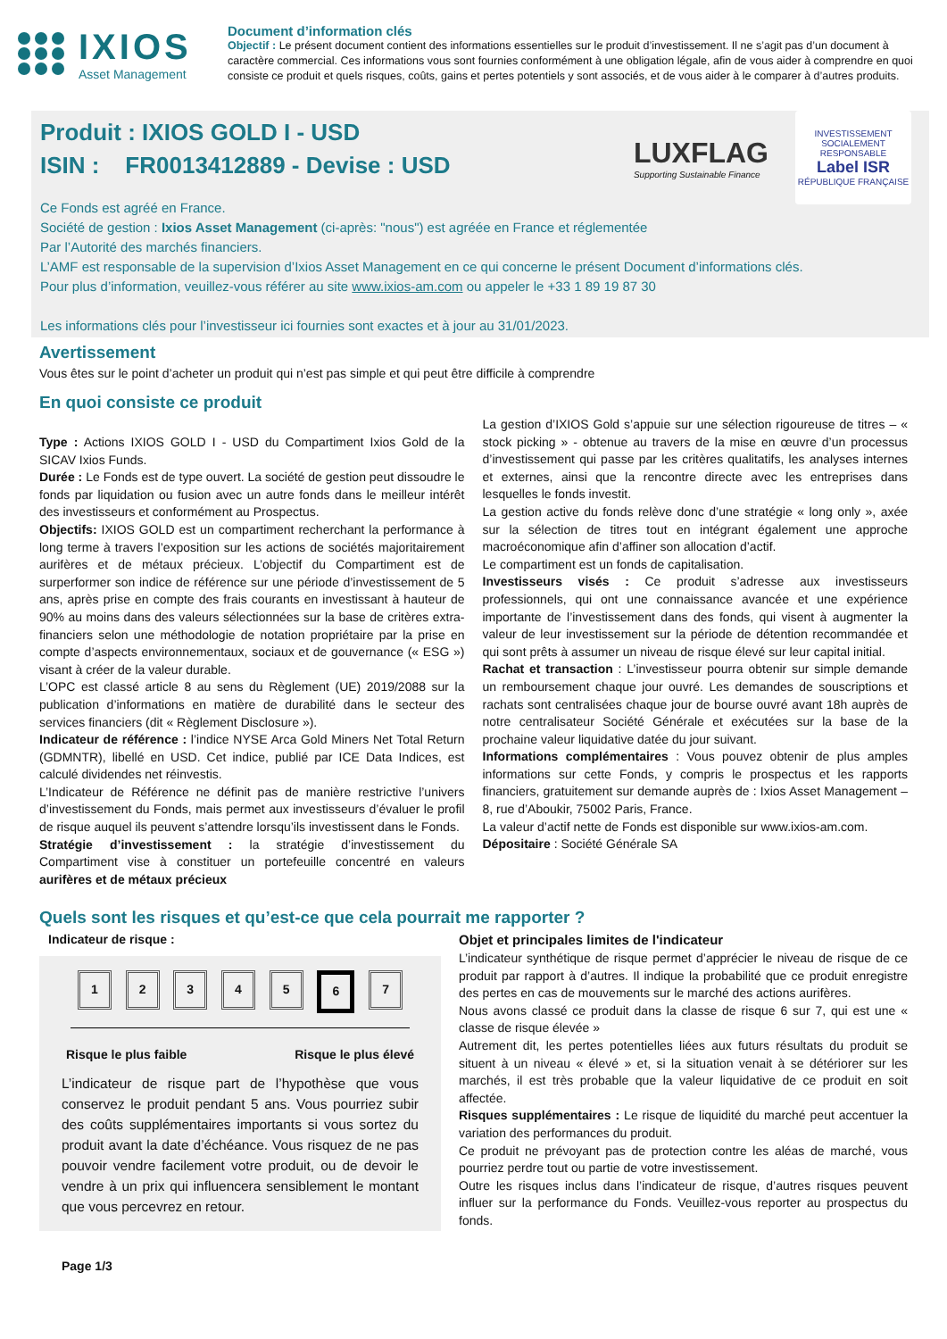IXIOS
Asset Management
Document d’information clés
Objectif : Le présent document contient des informations essentielles sur le produit d’investissement. Il ne s’agit pas d’un document à caractère commercial. Ces informations vous sont fournies conformément à une obligation légale, afin de vous aider à comprendre en quoi consiste ce produit et quels risques, coûts, gains et pertes potentiels y sont associés, et de vous aider à le comparer à d’autres produits.
LUXFLAG
Supporting Sustainable Finance
INVESTISSEMENT SOCIALEMENT RESPONSABLE
Label ISR
RÉPUBLIQUE FRANÇAISE
Produit : IXIOS GOLD I - USD
ISIN : FR0013412889 - Devise : USD
Ce Fonds est agréé en France.
Société de gestion : Ixios Asset Management (ci-après: "nous") est agréée en France et réglementée
Par l’Autorité des marchés financiers.
L’AMF est responsable de la supervision d’Ixios Asset Management en ce qui concerne le présent Document d’informations clés.
Pour plus d’information, veuillez-vous référer au site www.ixios-am.com ou appeler le +33 1 89 19 87 30
Les informations clés pour l’investisseur ici fournies sont exactes et à jour au 31/01/2023.
Avertissement
Vous êtes sur le point d’acheter un produit qui n’est pas simple et qui peut être difficile à comprendre
En quoi consiste ce produit
Type : Actions IXIOS GOLD I - USD du Compartiment Ixios Gold de la SICAV Ixios Funds.
Durée : Le Fonds est de type ouvert. La société de gestion peut dissoudre le fonds par liquidation ou fusion avec un autre fonds dans le meilleur intérêt des investisseurs et conformément au Prospectus.
Objectifs: IXIOS GOLD est un compartiment recherchant la performance à long terme à travers l’exposition sur les actions de sociétés majoritairement aurifères et de métaux précieux. L’objectif du Compartiment est de surperformer son indice de référence sur une période d’investissement de 5 ans, après prise en compte des frais courants en investissant à hauteur de 90% au moins dans des valeurs sélectionnées sur la base de critères extra-financiers selon une méthodologie de notation propriétaire par la prise en compte d’aspects environnementaux, sociaux et de gouvernance (« ESG ») visant à créer de la valeur durable.
L’OPC est classé article 8 au sens du Règlement (UE) 2019/2088 sur la publication d’informations en matière de durabilité dans le secteur des services financiers (dit « Règlement Disclosure »).
Indicateur de référence : l’indice NYSE Arca Gold Miners Net Total Return (GDMNTR), libellé en USD. Cet indice, publié par ICE Data Indices, est calculé dividendes net réinvestis.
L’Indicateur de Référence ne définit pas de manière restrictive l’univers d’investissement du Fonds, mais permet aux investisseurs d’évaluer le profil de risque auquel ils peuvent s’attendre lorsqu’ils investissent dans le Fonds.
Stratégie d’investissement : la stratégie d’investissement du Compartiment vise à constituer un portefeuille concentré en valeurs aurifères et de métaux précieux
La gestion d’IXIOS Gold s’appuie sur une sélection rigoureuse de titres – « stock picking » - obtenue au travers de la mise en œuvre d’un processus d’investissement qui passe par les critères qualitatifs, les analyses internes et externes, ainsi que la rencontre directe avec les entreprises dans lesquelles le fonds investit.
La gestion active du fonds relève donc d’une stratégie « long only », axée sur la sélection de titres tout en intégrant également une approche macroéconomique afin d’affiner son allocation d’actif.
Le compartiment est un fonds de capitalisation.
Investisseurs visés : Ce produit s’adresse aux investisseurs professionnels, qui ont une connaissance avancée et une expérience importante de l’investissement dans des fonds, qui visent à augmenter la valeur de leur investissement sur la période de détention recommandée et qui sont prêts à assumer un niveau de risque élevé sur leur capital initial.
Rachat et transaction : L’investisseur pourra obtenir sur simple demande un remboursement chaque jour ouvré. Les demandes de souscriptions et rachats sont centralisées chaque jour de bourse ouvré avant 18h auprès de notre centralisateur Société Générale et exécutées sur la base de la prochaine valeur liquidative datée du jour suivant.
Informations complémentaires : Vous pouvez obtenir de plus amples informations sur cette Fonds, y compris le prospectus et les rapports financiers, gratuitement sur demande auprès de : Ixios Asset Management – 8, rue d’Aboukir, 75002 Paris, France.
La valeur d’actif nette de Fonds est disponible sur www.ixios-am.com.
Dépositaire : Société Générale SA
Quels sont les risques et qu’est-ce que cela pourrait me rapporter ?
Indicateur de risque :
1 2 3 4 5 6 7
Risque le plus faible Risque le plus élevé
L’indicateur de risque part de l’hypothèse que vous conservez le produit pendant 5 ans. Vous pourriez subir des coûts supplémentaires importants si vous sortez du produit avant la date d’échéance. Vous risquez de ne pas pouvoir vendre facilement votre produit, ou de devoir le vendre à un prix qui influencera sensiblement le montant que vous percevrez en retour.
Page 1/3
Objet et principales limites de l'indicateur
L’indicateur synthétique de risque permet d’apprécier le niveau de risque de ce produit par rapport à d’autres. Il indique la probabilité que ce produit enregistre des pertes en cas de mouvements sur le marché des actions aurifères.
Nous avons classé ce produit dans la classe de risque 6 sur 7, qui est une « classe de risque élevée »
Autrement dit, les pertes potentielles liées aux futurs résultats du produit se situent à un niveau « élevé » et, si la situation venait à se détériorer sur les marchés, il est très probable que la valeur liquidative de ce produit en soit affectée.
Risques supplémentaires : Le risque de liquidité du marché peut accentuer la variation des performances du produit.
Ce produit ne prévoyant pas de protection contre les aléas de marché, vous pourriez perdre tout ou partie de votre investissement.
Outre les risques inclus dans l’indicateur de risque, d’autres risques peuvent influer sur la performance du Fonds. Veuillez-vous reporter au prospectus du fonds.